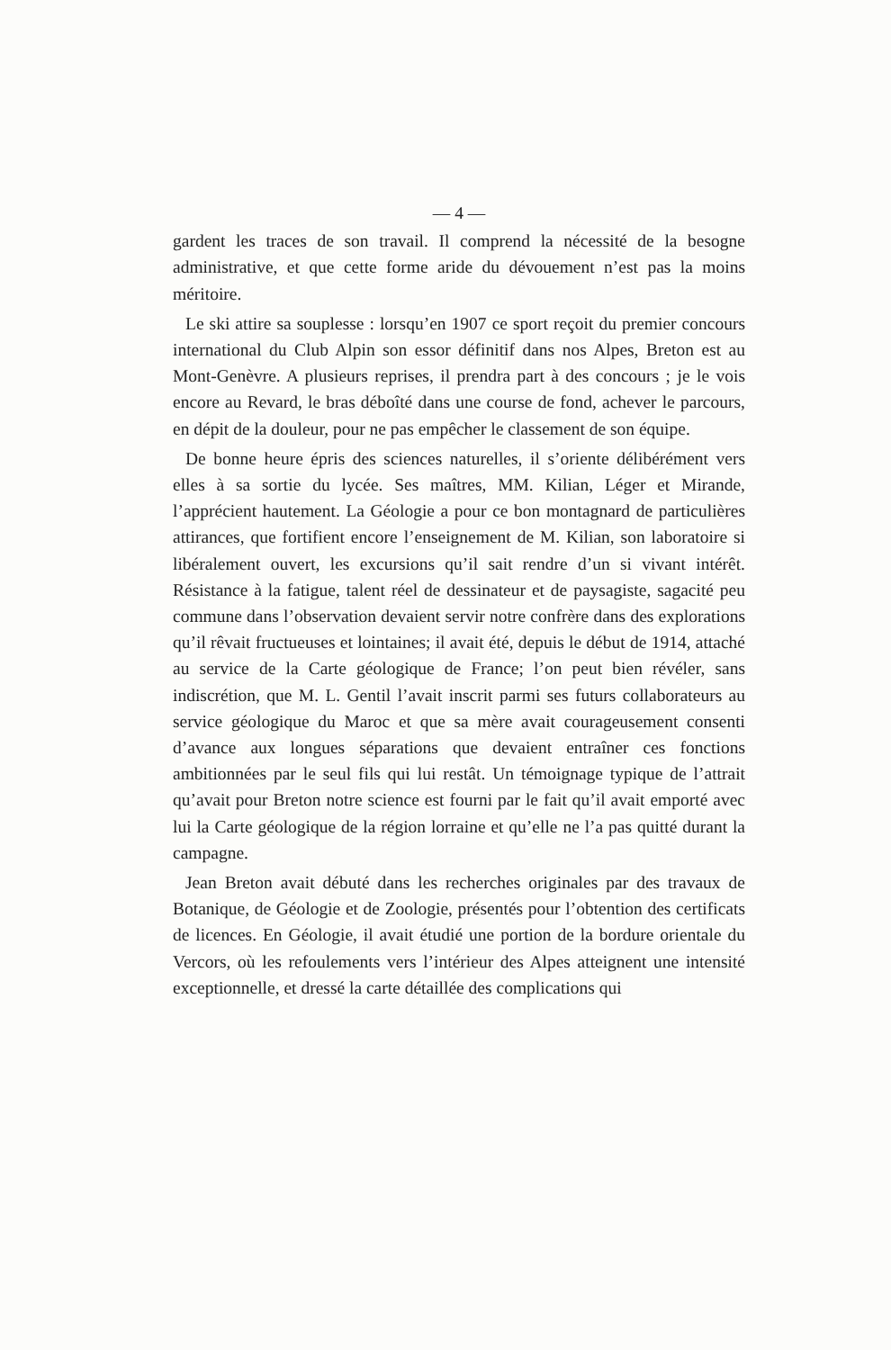— 4 —
gardent les traces de son travail. Il comprend la nécessité de la besogne administrative, et que cette forme aride du dévouement n’est pas la moins méritoire.
Le ski attire sa souplesse : lorsqu’en 1907 ce sport reçoit du premier concours international du Club Alpin son essor définitif dans nos Alpes, Breton est au Mont-Genèvre. A plusieurs reprises, il prendra part à des concours ; je le vois encore au Revard, le bras déboîté dans une course de fond, achever le parcours, en dépit de la douleur, pour ne pas empêcher le classement de son équipe.
De bonne heure épris des sciences naturelles, il s’oriente délibérément vers elles à sa sortie du lycée. Ses maîtres, MM. Kilian, Léger et Mirande, l’apprécient hautement. La Géologie a pour ce bon montagnard de particulières attirances, que fortifient encore l’enseignement de M. Kilian, son laboratoire si libéralement ouvert, les excursions qu’il sait rendre d’un si vivant intérêt. Résistance à la fatigue, talent réel de dessinateur et de paysagiste, sagacité peu commune dans l’observation devaient servir notre confrère dans des explorations qu’il rêvait fructueuses et lointaines; il avait été, depuis le début de 1914, attaché au service de la Carte géologique de France; l’on peut bien révéler, sans indiscrétion, que M. L. Gentil l’avait inscrit parmi ses futurs collaborateurs au service géologique du Maroc et que sa mère avait courageusement consenti d’avance aux longues séparations que devaient entraîner ces fonctions ambitionnées par le seul fils qui lui restât. Un témoignage typique de l’attrait qu’avait pour Breton notre science est fourni par le fait qu’il avait emporté avec lui la Carte géologique de la région lorraine et qu’elle ne l’a pas quitté durant la campagne.
Jean Breton avait débuté dans les recherches originales par des travaux de Botanique, de Géologie et de Zoologie, présentés pour l’obtention des certificats de licences. En Géologie, il avait étudié une portion de la bordure orientale du Vercors, où les refoulements vers l’intérieur des Alpes atteignent une intensité exceptionnelle, et dressé la carte détaillée des complications qui